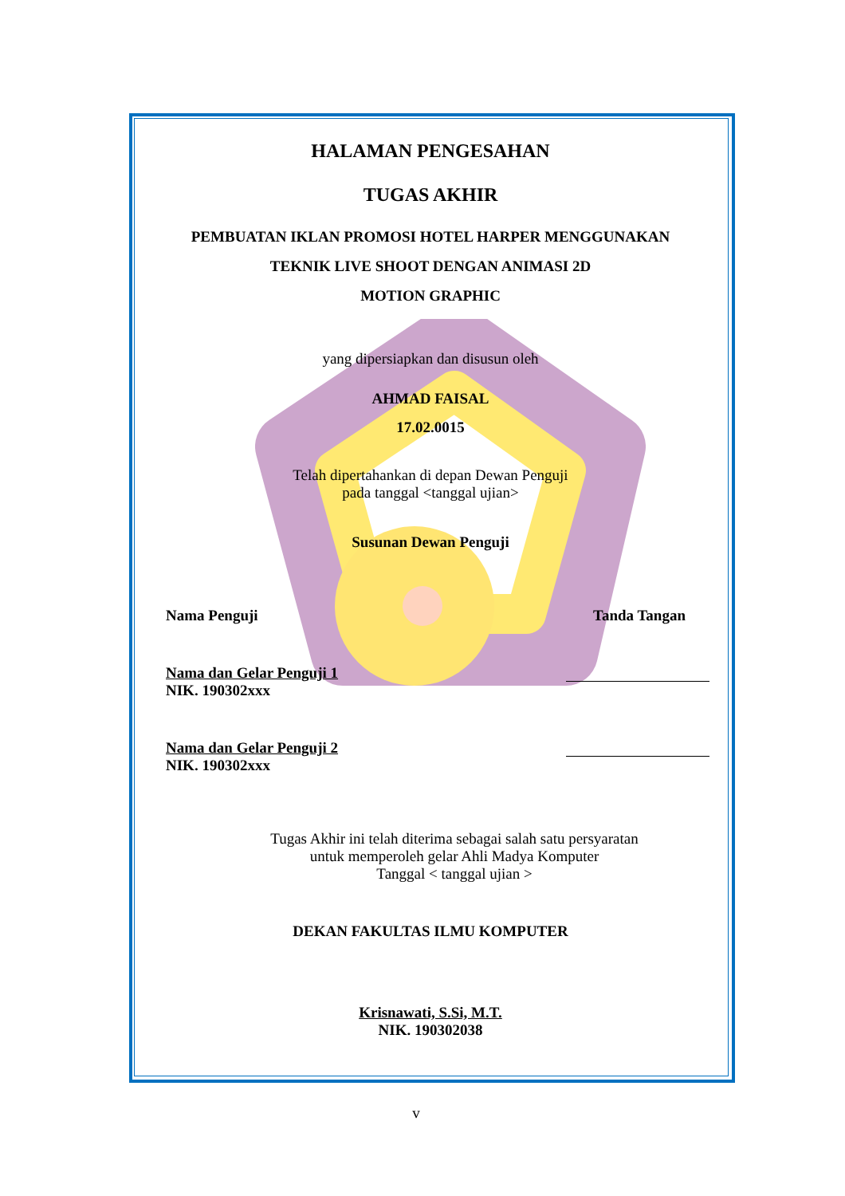HALAMAN PENGESAHAN
TUGAS AKHIR
PEMBUATAN IKLAN PROMOSI HOTEL HARPER MENGGUNAKAN
TEKNIK LIVE SHOOT DENGAN ANIMASI 2D
MOTION GRAPHIC
yang dipersiapkan dan disusun oleh
AHMAD FAISAL
17.02.0015
Telah dipertahankan di depan Dewan Penguji
pada tanggal <tanggal ujian>
Susunan Dewan Penguji
Nama Penguji Tanda Tangan
Nama dan Gelar Penguji 1
NIK. 190302xxx
Nama dan Gelar Penguji 2
NIK. 190302xxx
Tugas Akhir ini telah diterima sebagai salah satu persyaratan
untuk memperoleh gelar Ahli Madya Komputer
Tanggal < tanggal ujian >
DEKAN FAKULTAS ILMU KOMPUTER
Krisnawati, S.Si, M.T.
NIK. 190302038
v